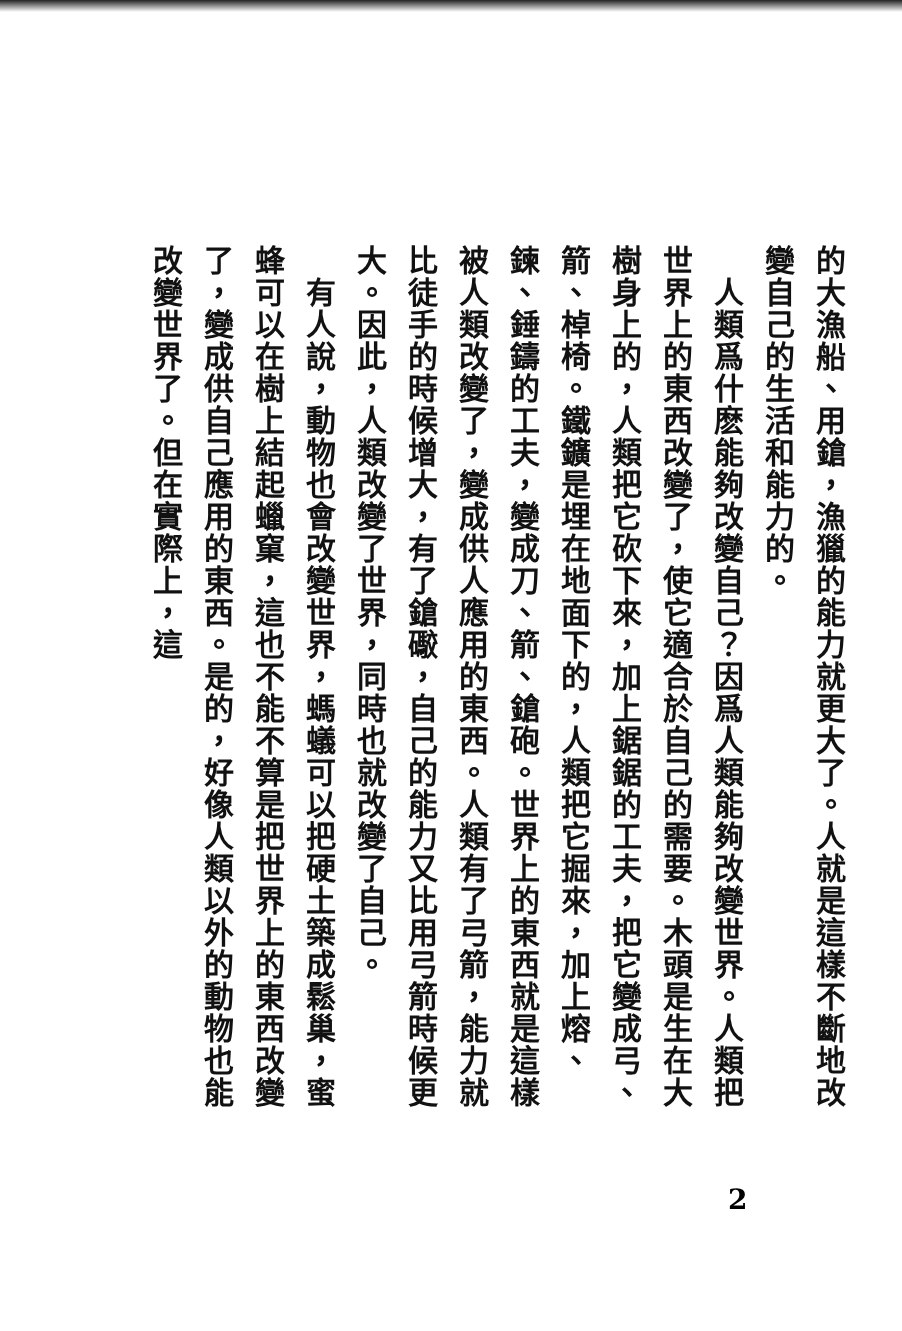的大漁船、用鎗，漁獵的能力就更大了。人就是這樣不斷地改變自己的生活和能力的。
　人類爲什麽能夠改變自己？因爲人類能夠改變世界。人類把世界上的東西改變了，使它適合於自己的需要。木頭是生在大樹身上的，人類把它砍下來，加上鋸鋸的工夫，把它變成弓、箭、棹椅。鐵鑛是埋在地面下的，人類把它掘來，加上熔、鍊、錘鑄的工夫，變成刀、箭、鎗砲。世界上的東西就是這樣被人類改變了，變成供人應用的東西。人類有了弓箭，能力就比徒手的時候增大，有了鎗礮，自己的能力又比用弓箭時候更大。因此，人類改變了世界，同時也就改變了自己。
　有人說，動物也會改變世界，螞蟻可以把硬土築成鬆巢，蜜蜂可以在樹上結起蠟窠，這也不能不算是把世界上的東西改變了，變成供自己應用的東西。是的，好像人類以外的動物也能改變世界了。但在實際上，這
2